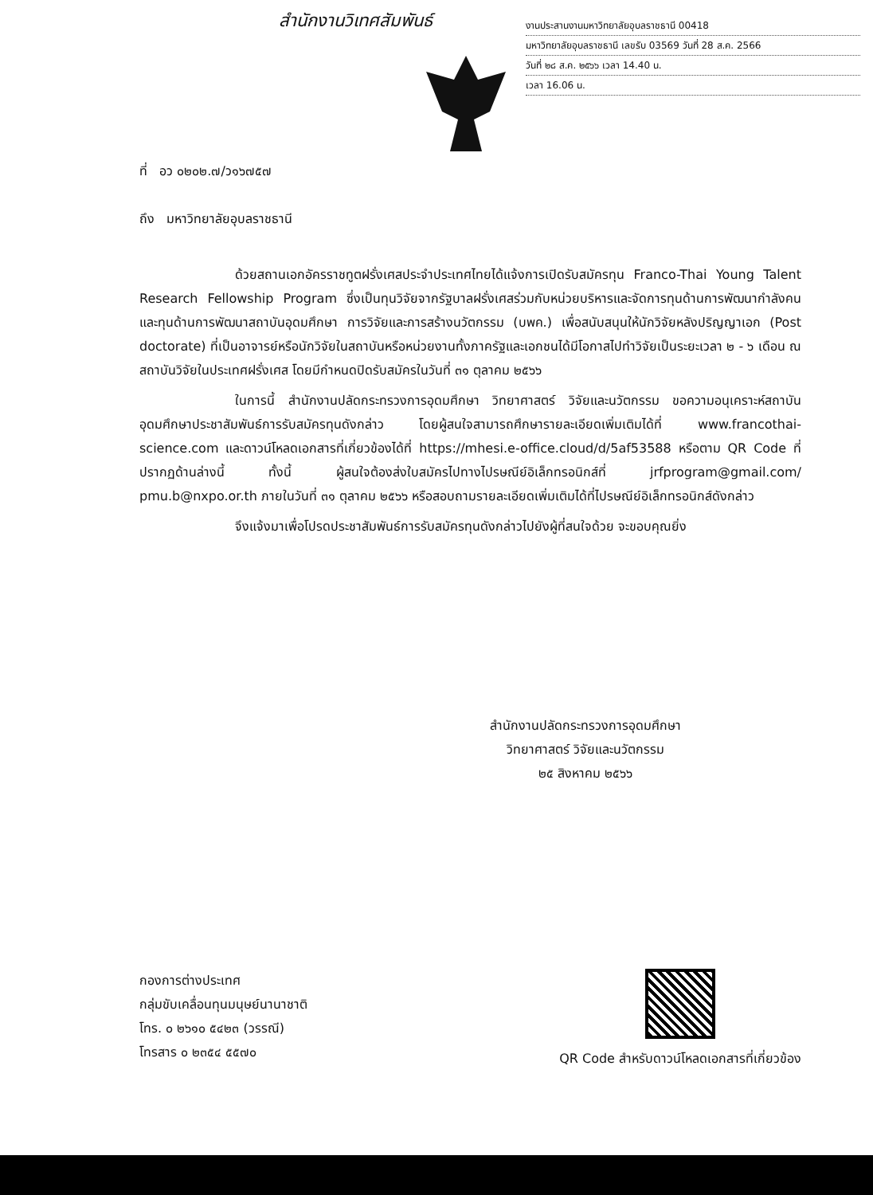สำนักงานวิเทศสัมพันธ์
งานประสานงานมหาวิทยาลัยอุบลราชธานี 00418
มหาวิทยาลัยอุบลราชธานี เลขรับ 03569 วันที่ 28 ส.ค. 2566
วันที่ ๒๘ ส.ค. ๒๕๖๖ เวลา 14.40 น.
เวลา 16.06 น.
ที่ อว ๐๒๐๒.๗/ว๑๖๗๕๗
ถึง มหาวิทยาลัยอุบลราชธานี
ด้วยสถานเอกอัครราชทูตฝรั่งเศสประจำประเทศไทยได้แจ้งการเปิดรับสมัครทุน Franco-Thai Young Talent Research Fellowship Program ซึ่งเป็นทุนวิจัยจากรัฐบาลฝรั่งเศสร่วมกับหน่วยบริหารและจัดการทุนด้านการพัฒนากำลังคน และทุนด้านการพัฒนาสถาบันอุดมศึกษา การวิจัยและการสร้างนวัตกรรม (บพค.) เพื่อสนับสนุนให้นักวิจัยหลังปริญญาเอก (Post doctorate) ที่เป็นอาจารย์หรือนักวิจัยในสถาบันหรือหน่วยงานทั้งภาครัฐและเอกชนได้มีโอกาสไปทำวิจัยเป็นระยะเวลา ๒ - ๖ เดือน ณ สถาบันวิจัยในประเทศฝรั่งเศส โดยมีกำหนดปิดรับสมัครในวันที่ ๓๑ ตุลาคม ๒๕๖๖
ในการนี้ สำนักงานปลัดกระทรวงการอุดมศึกษา วิทยาศาสตร์ วิจัยและนวัตกรรม ขอความอนุเคราะห์สถาบันอุดมศึกษาประชาสัมพันธ์การรับสมัครทุนดังกล่าว โดยผู้สนใจสามารถศึกษารายละเอียดเพิ่มเติมได้ที่ www.francothai-science.com และดาวน์โหลดเอกสารที่เกี่ยวข้องได้ที่ https://mhesi.e-office.cloud/d/5af53588 หรือตาม QR Code ที่ปรากฏด้านล่างนี้ ทั้งนี้ ผู้สนใจต้องส่งใบสมัครไปทางไปรษณีย์อิเล็กทรอนิกส์ที่ jrfprogram@gmail.com/ pmu.b@nxpo.or.th ภายในวันที่ ๓๑ ตุลาคม ๒๕๖๖ หรือสอบถามรายละเอียดเพิ่มเติมได้ที่ไปรษณีย์อิเล็กทรอนิกส์ดังกล่าว
จึงแจ้งมาเพื่อโปรดประชาสัมพันธ์การรับสมัครทุนดังกล่าวไปยังผู้ที่สนใจด้วย จะขอบคุณยิ่ง
สำนักงานปลัดกระทรวงการอุดมศึกษา
วิทยาศาสตร์ วิจัยและนวัตกรรม
๒๕ สิงหาคม ๒๕๖๖
กองการต่างประเทศ
กลุ่มขับเคลื่อนทุนมนุษย์นานาชาติ
โทร. ๐ ๒๖๑๐ ๕๔๒๓ (วรรณี)
โทรสาร ๐ ๒๓๕๔ ๕๕๗๐
QR Code สำหรับดาวน์โหลดเอกสารที่เกี่ยวข้อง